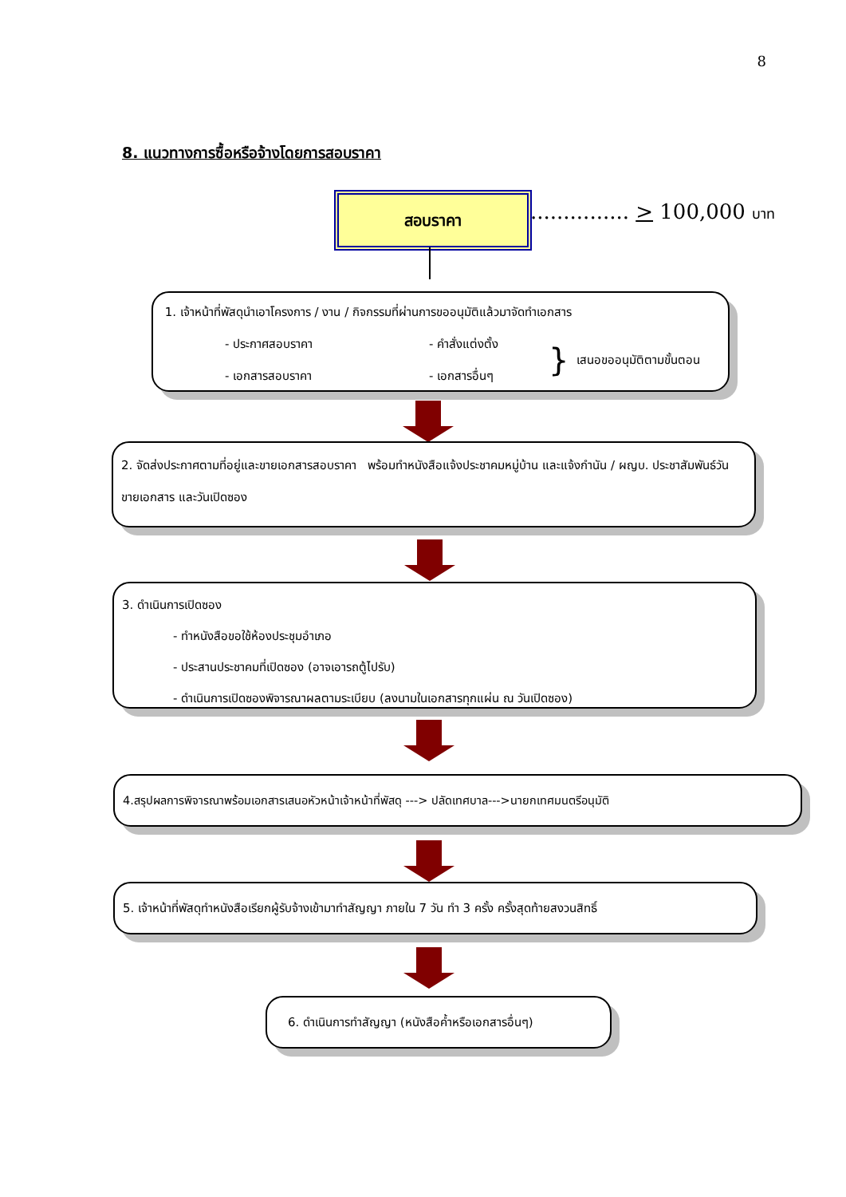8
8. แนวทางการซื้อหรือจ้างโดยการสอบราคา
สอบราคา
............... > 100,000 บาท
1. เจ้าหน้าที่พัสดุนำเอาโครงการ / งาน / กิจกรรมที่ผ่านการขออนุมัติแล้วมาจัดทำเอกสาร
- ประกาศสอบราคา
- เอกสารสอบราคา
- คำสั่งแต่งตั้ง
- เอกสารอื่นๆ
}
เสนอขออนุมัติตามขั้นตอน
2. จัดส่งประกาศตามที่อยู่และขายเอกสารสอบราคา พร้อมทำหนังสือแจ้งประชาคมหมู่บ้าน และแจ้งกำนัน / ผญบ. ประชาสัมพันธ์วันขายเอกสาร และวันเปิดซอง
3. ดำเนินการเปิดซอง
- ทำหนังสือขอใช้ห้องประชุมอำเภอ
- ประสานประชาคมที่เปิดซอง (อาจเอารถตู้ไปรับ)
- ดำเนินการเปิดซองพิจารณาผลตามระเบียบ (ลงนามในเอกสารทุกแผ่น ณ วันเปิดซอง)
4.สรุปผลการพิจารณาพร้อมเอกสารเสนอหัวหน้าเจ้าหน้าที่พัสดุ ---> ปลัดเทศบาล--->นายกเทศมนตรีอนุมัติ
5. เจ้าหน้าที่พัสดุทำหนังสือเรียกผู้รับจ้างเข้ามาทำสัญญา ภายใน 7 วัน ทำ 3 ครั้ง ครั้งสุดท้ายสงวนสิทธิ์
6. ดำเนินการทำสัญญา (หนังสือค้ำหรือเอกสารอื่นๆ)